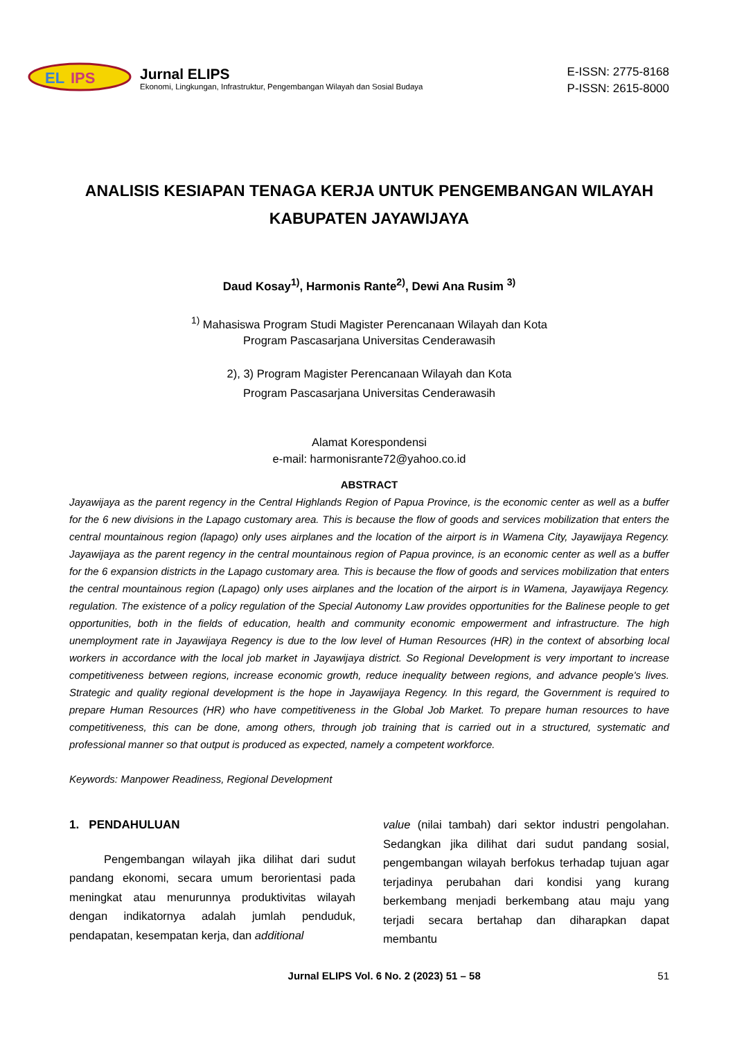EL
IPS
Jurnal ELIPS
Ekonomi, Lingkungan, Infrastruktur, Pengembangan Wilayah dan Sosial Budaya
E-ISSN: 2775-8168
P-ISSN: 2615-8000
ANALISIS KESIAPAN TENAGA KERJA UNTUK PENGEMBANGAN WILAYAH KABUPATEN JAYAWIJAYA
Daud Kosay<sup>1)</sup>, Harmonis Rante<sup>2)</sup>, Dewi Ana Rusim <sup>3)</sup>
<sup>1)</sup> Mahasiswa Program Studi Magister Perencanaan Wilayah dan Kota
Program Pascasarjana Universitas Cenderawasih
2), 3) Program Magister Perencanaan Wilayah dan Kota
Program Pascasarjana Universitas Cenderawasih
Alamat Korespondensi
e-mail: harmonisrante72@yahoo.co.id
ABSTRACT
Jayawijaya as the parent regency in the Central Highlands Region of Papua Province, is the economic center as well as a buffer for the 6 new divisions in the Lapago customary area. This is because the flow of goods and services mobilization that enters the central mountainous region (lapago) only uses airplanes and the location of the airport is in Wamena City, Jayawijaya Regency. Jayawijaya as the parent regency in the central mountainous region of Papua province, is an economic center as well as a buffer for the 6 expansion districts in the Lapago customary area. This is because the flow of goods and services mobilization that enters the central mountainous region (Lapago) only uses airplanes and the location of the airport is in Wamena, Jayawijaya Regency. regulation. The existence of a policy regulation of the Special Autonomy Law provides opportunities for the Balinese people to get opportunities, both in the fields of education, health and community economic empowerment and infrastructure. The high unemployment rate in Jayawijaya Regency is due to the low level of Human Resources (HR) in the context of absorbing local workers in accordance with the local job market in Jayawijaya district. So Regional Development is very important to increase competitiveness between regions, increase economic growth, reduce inequality between regions, and advance people's lives. Strategic and quality regional development is the hope in Jayawijaya Regency. In this regard, the Government is required to prepare Human Resources (HR) who have competitiveness in the Global Job Market. To prepare human resources to have competitiveness, this can be done, among others, through job training that is carried out in a structured, systematic and professional manner so that output is produced as expected, namely a competent workforce.
Keywords: Manpower Readiness, Regional Development
1. PENDAHULUAN
Pengembangan wilayah jika dilihat dari sudut pandang ekonomi, secara umum berorientasi pada meningkat atau menurunnya produktivitas wilayah dengan indikatornya adalah jumlah penduduk, pendapatan, kesempatan kerja, dan additional
value (nilai tambah) dari sektor industri pengolahan. Sedangkan jika dilihat dari sudut pandang sosial, pengembangan wilayah berfokus terhadap tujuan agar terjadinya perubahan dari kondisi yang kurang berkembang menjadi berkembang atau maju yang terjadi secara bertahap dan diharapkan dapat membantu
Jurnal ELIPS Vol. 6 No. 2 (2023) 51 – 58
51